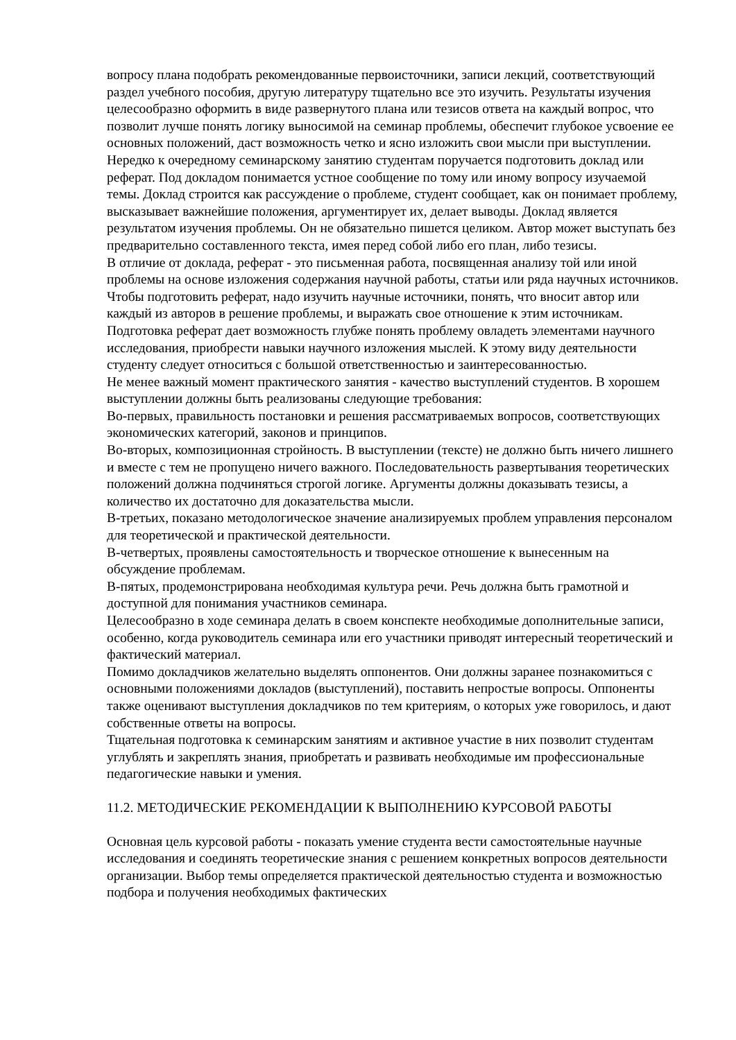вопросу плана подобрать рекомендованные первоисточники, записи лекций, соответствующий раздел учебного пособия, другую литературу тщательно все это изучить. Результаты изучения целесообразно оформить в виде развернутого плана или тезисов ответа на каждый вопрос, что позволит лучше понять логику выносимой на семинар проблемы, обеспечит глубокое усвоение ее основных положений, даст возможность четко и ясно изложить свои мысли при выступлении.
Нередко к очередному семинарскому занятию студентам поручается подготовить доклад или реферат. Под докладом понимается устное сообщение по тому или иному вопросу изучаемой темы. Доклад строится как рассуждение о проблеме, студент сообщает, как он понимает проблему, высказывает важнейшие положения, аргументирует их, делает выводы. Доклад является результатом изучения проблемы. Он не обязательно пишется целиком. Автор может выступать без предварительно составленного текста, имея перед собой либо его план, либо тезисы.
В отличие от доклада, реферат - это письменная работа, посвященная анализу той или иной проблемы на основе изложения содержания научной работы, статьи или ряда научных источников. Чтобы подготовить реферат, надо изучить научные источники, понять, что вносит автор или каждый из авторов в решение проблемы, и выражать свое отношение к этим источникам. Подготовка реферат дает возможность глубже понять проблему овладеть элементами научного исследования, приобрести навыки научного изложения мыслей. К этому виду деятельности студенту следует относиться с большой ответственностью и заинтересованностью.
Не менее важный момент практического занятия - качество выступлений студентов. В хорошем выступлении должны быть реализованы следующие требования:
Во-первых, правильность постановки и решения рассматриваемых вопросов, соответствующих экономических категорий, законов и принципов.
Во-вторых, композиционная стройность. В выступлении (тексте) не должно быть ничего лишнего и вместе с тем не пропущено ничего важного. Последовательность развертывания теоретических положений должна подчиняться строгой логике. Аргументы должны доказывать тезисы, а количество их достаточно для доказательства мысли.
В-третьих, показано методологическое значение анализируемых проблем управления персоналом для теоретической и практической деятельности.
В-четвертых, проявлены самостоятельность и творческое отношение к вынесенным на обсуждение проблемам.
В-пятых, продемонстрирована необходимая культура речи. Речь должна быть грамотной и доступной для понимания участников семинара.
Целесообразно в ходе семинара делать в своем конспекте необходимые дополнительные записи, особенно, когда руководитель семинара или его участники приводят интересный теоретический и фактический материал.
Помимо докладчиков желательно выделять оппонентов. Они должны заранее познакомиться с основными положениями докладов (выступлений), поставить непростые вопросы. Оппоненты также оценивают выступления докладчиков по тем критериям, о которых уже говорилось, и дают собственные ответы на вопросы.
Тщательная подготовка к семинарским занятиям и активное участие в них позволит студентам углублять и закреплять знания, приобретать и развивать необходимые им профессиональные педагогические навыки и умения.
11.2. МЕТОДИЧЕСКИЕ РЕКОМЕНДАЦИИ К ВЫПОЛНЕНИЮ КУРСОВОЙ РАБОТЫ
Основная цель курсовой работы - показать умение студента вести самостоятельные научные исследования и соединять теоретические знания с решением конкретных вопросов деятельности организации. Выбор темы определяется практической деятельностью студента и возможностью подбора и получения необходимых фактических